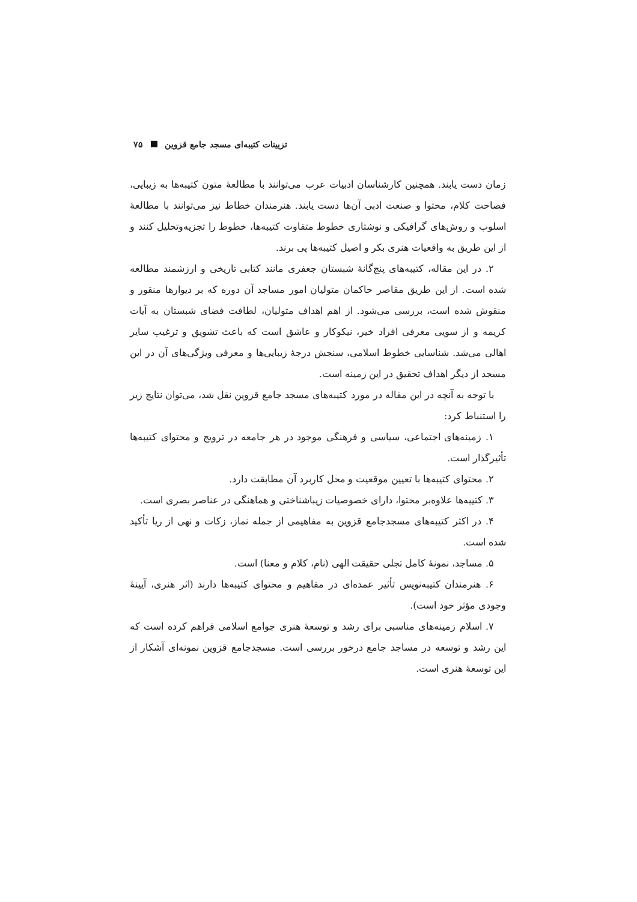تزیینات کتیبه‌ای مسجد جامع قزوین ۷۵
زمان دست یابند. همچنین کارشناسان ادبیات عرب می‌توانند با مطالعهٔ متون کتیبه‌ها به زیبایی، فصاحت کلام، محتوا و صنعت ادبی آن‌ها دست یابند. هنرمندان خطاط نیز می‌توانند با مطالعهٔ اسلوب و روش‌های گرافیکی و نوشتاری خطوط متفاوت کتیبه‌ها، خطوط را تجزیه‌وتحلیل کنند و از این طریق به واقعیات هنری بکر و اصیل کتیبه‌ها پی برند.
۲. در این مقاله، کتیبه‌های پنج‌گانهٔ شبستان جعفری مانند کتابی تاریخی و ارزشمند مطالعه شده است. از این طریق مقاصر حاکمان متولیان امور مساجد آن دوره که بر دیوارها منقور و منقوش شده است، بررسی می‌شود. از اهم اهداف متولیان، لطافت فضای شبستان به آیات کریمه و از سویی معرفی افراد خیر، نیکوکار و عاشق است که باعث تشویق و ترغیب سایر اهالی می‌شد. شناسایی خطوط اسلامی، سنجش درجهٔ زیبایی‌ها و معرفی ویژگی‌های آن در این مسجد از دیگر اهداف تحقیق در این زمینه است.
با توجه به آنچه در این مقاله در مورد کتیبه‌های مسجد جامع قزوین نقل شد، می‌توان نتایج زیر را استنباط کرد:
۱. زمینه‌های اجتماعی، سیاسی و فرهنگی موجود در هر جامعه در ترویج و محتوای کتیبه‌ها تأثیرگذار است.
۲. محتوای کتیبه‌ها با تعیین موقعیت و محل کاربرد آن مطابقت دارد.
۳. کتیبه‌ها علاوه‌بر محتوا، دارای خصوصیات زیباشناختی و هماهنگی در عناصر بصری است.
۴. در اکثر کتیبه‌های مسجدجامع قزوین به مفاهیمی از جمله نماز، زکات و نهی از ریا تأکید شده است.
۵. مساجد، نمونهٔ کامل تجلی حقیقت الهی (نام، کلام و معنا) است.
۶. هنرمندان کتیبه‌نویس تأثیر عمده‌ای در مفاهیم و محتوای کتیبه‌ها دارند (اثر هنری، آیینهٔ وجودی مؤثر خود است).
۷. اسلام زمینه‌های مناسبی برای رشد و توسعهٔ هنری جوامع اسلامی فراهم کرده است که این رشد و توسعه در مساجد جامع درخور بررسی است. مسجدجامع قزوین نمونه‌ای آشکار از این توسعهٔ هنری است.